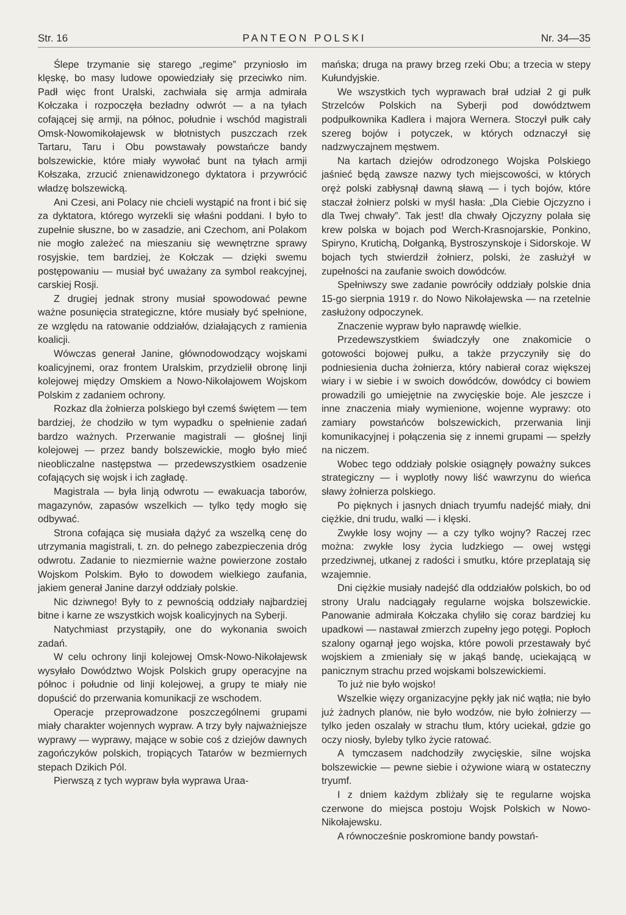Str. 16 PANTEON POLSKI Nr. 34—35
Ślepe trzymanie się starego „regime” przyniosło im klęskę, bo masy ludowe opowiedziały się przeciwko nim. Padł więc front Uralski, zachwiała się armja admirała Kołczaka i rozpoczęła bezładny odwrót — a na tyłach cofającej się armji, na północ, południe i wschód magistrali Omsk-Nowomikołajewsk w błotnistych puszczach rzek Tartaru, Taru i Obu powstawały powstańcze bandy bolszewickie, które miały wywołać bunt na tyłach armji Kołszaka, zrzucić znienawidzonego dyktatora i przywrócić władzę bolszewicką.
Ani Czesi, ani Polacy nie chcieli wystąpić na front i bić się za dyktatora, którego wyrzekli się właśni poddani. I było to zupełnie słuszne, bo w zasadzie, ani Czechom, ani Polakom nie mogło zależeć na mieszaniu się wewnętrzne sprawy rosyjskie, tem bardziej, że Kołczak — dzięki swemu postępowaniu — musiał być uważany za symbol reakcyjnej, carskiej Rosji.
Z drugiej jednak strony musiał spowodować pewne ważne posunięcia strategiczne, które musiały być spełnione, ze względu na ratowanie oddziałów, działających z ramienia koalicji.
Wówczas generał Janine, głównodowodzący wojskami koalicyjnemi, oraz frontem Uralskim, przydzielił obronę linji kolejowej między Omskiem a Nowo-Nikołajowem Wojskom Polskim z zadaniem ochrony.
Rozkaz dla żołnierza polskiego był czemś świętem — tem bardziej, że chodziło w tym wypadku o spełnienie zadań bardzo ważnych. Przerwanie magistrali — głośnej linji kolejowej — przez bandy bolszewickie, mogło było mieć nieobliczalne następstwa — przedewszystkiem osadzenie cofających się wojsk i ich zagładę.
Magistrala — była linją odwrotu — ewakuacja taborów, magazynów, zapasów wszelkich — tylko tędy mogło się odbywać.
Strona cofająca się musiała dążyć za wszelką cenę do utrzymania magistrali, t. zn. do pełnego zabezpieczenia dróg odwrotu. Zadanie to niezmiernie ważne powierzone zostało Wojskom Polskim. Było to dowodem wielkiego zaufania, jakiem generał Janine darzył oddziały polskie.
Nic dziwnego! Były to z pewnością oddziały najbardziej bitne i karne ze wszystkich wojsk koalicyjnych na Syberji.
Natychmiast przystąpiły, one do wykonania swoich zadań.
W celu ochrony linji kolejowej Omsk-Nowo-Nikołajewsk wysyłało Dowództwo Wojsk Polskich grupy operacyjne na północ i południe od linji kolejowej, a grupy te miały nie dopuścić do przerwania komunikacji ze wschodem.
Operacje przeprowadzone poszczególnemi grupami miały charakter wojennych wypraw. A trzy były najważniejsze wyprawy — wyprawy, mające w sobie coś z dziejów dawnych zagończyków polskich, tropiących Tatarów w bezmiernych stepach Dzikich Pól.
Pierwszą z tych wypraw była wyprawa Uraa-
mańska; druga na prawy brzeg rzeki Obu; a trzecia w stepy Kułundyjskie.
We wszystkich tych wyprawach brał udział 2 gi pułk Strzelców Polskich na Syberji pod dowództwem podpułkownika Kadlera i majora Wernera. Stoczył pułk cały szereg bojów i potyczek, w których odznaczył się nadzwyczajnem męstwem.
Na kartach dziejów odrodzonego Wojska Polskiego jaśnieć będą zawsze nazwy tych miejscowości, w których oręż polski zabłysnął dawną sławą — i tych bojów, które staczał żołnierz polski w myśl hasła: „Dla Ciebie Ojczyzno i dla Twej chwały”. Tak jest! dla chwały Ojczyzny polała się krew polska w bojach pod Werch-Krasnojarskie, Ponkino, Spiryno, Krutichą, Dołganką, Bystroszynskoje i Sidorskoje. W bojach tych stwierdził żołnierz, polski, że zasłużył w zupełności na zaufanie swoich dowódców.
Spełniwszy swe zadanie powróciły oddziały polskie dnia 15-go sierpnia 1919 r. do Nowo Nikołajewska — na rzetelnie zasłużony odpoczynek.
Znaczenie wypraw było naprawdę wielkie.
Przedewszystkiem świadczyły one znakomicie o gotowości bojowej pułku, a także przyczyniły się do podniesienia ducha żołnierza, który nabierał coraz większej wiary i w siebie i w swoich dowódców, dowódcy ci bowiem prowadzili go umiejętnie na zwycięskie boje. Ale jeszcze i inne znaczenia miały wymienione, wojenne wyprawy: oto zamiary powstańców bolszewickich, przerwania linji komunikacyjnej i połączenia się z innemi grupami — spełzły na niczem.
Wobec tego oddziały polskie osiągnęły poważny sukces strategiczny — i wyplotły nowy liść wawrzynu do wieńca sławy żołnierza polskiego.
Po pięknych i jasnych dniach tryumfu nadejść miały, dni ciężkie, dni trudu, walki — i klęski.
Zwykłe losy wojny — a czy tylko wojny? Raczej rzec można: zwykłe losy życia ludzkiego — owej wstęgi przedziwnej, utkanej z radości i smutku, które przeplatają się wzajemnie.
Dni ciężkie musiały nadejść dla oddziałów polskich, bo od strony Uralu nadciągały regularne wojska bolszewickie. Panowanie admirała Kołczaka chyliło się coraz bardziej ku upadkowi — nastawał zmierzch zupełny jego potęgi. Popłoch szalony ogarnął jego wojska, które powoli przestawały być wojskiem a zmieniały się w jakąś bandę, uciekającą w panicznym strachu przed wojskami bolszewickiemi.
To już nie było wojsko!
Wszelkie więzy organizacyjne pękły jak nić wątła; nie było już żadnych planów, nie było wodzów, nie było żołnierzy — tylko jeden oszalały w strachu tłum, który uciekał, gdzie go oczy niosły, byleby tylko życie ratować.
A tymczasem nadchodziły zwycięskie, silne wojska bolszewickie — pewne siebie i ożywione wiarą w ostateczny tryumf.
I z dniem każdym zbliżały się te regularne wojska czerwone do miejsca postoju Wojsk Polskich w Nowo-Nikołajewsku.
A równocześnie poskromione bandy powstań-